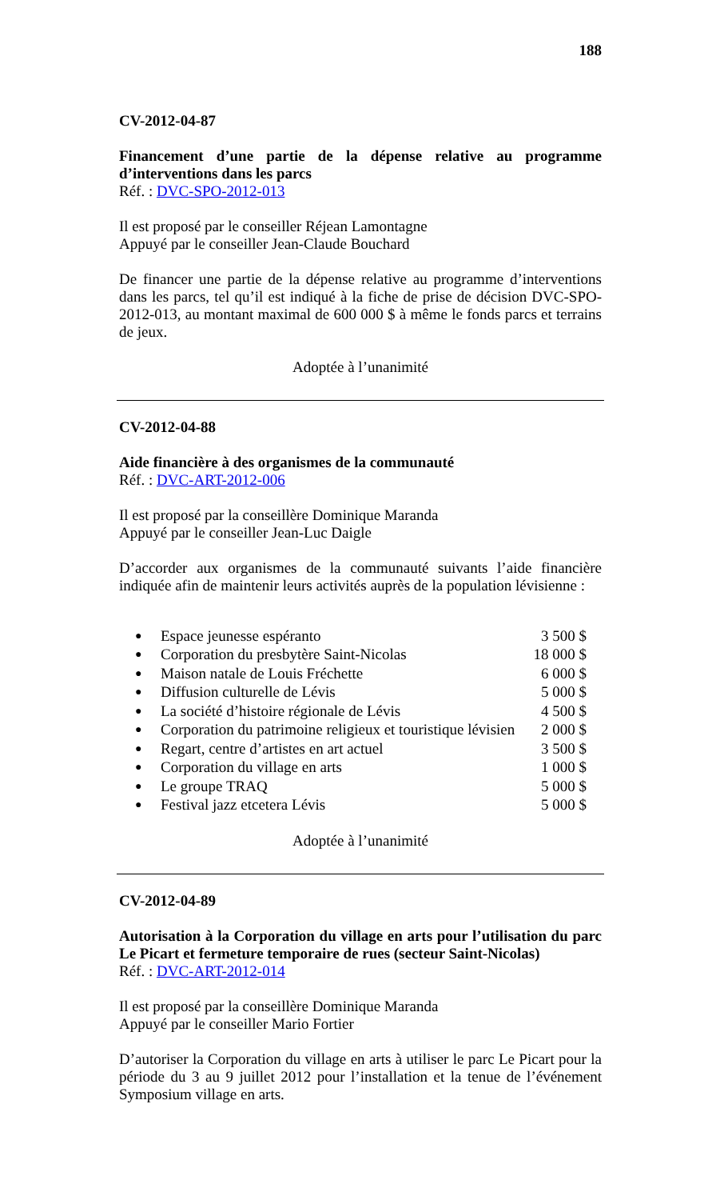188
CV-2012-04-87
Financement d’une partie de la dépense relative au programme d’interventions dans les parcs
Réf. : DVC-SPO-2012-013
Il est proposé par le conseiller Réjean Lamontagne
Appuyé par le conseiller Jean-Claude Bouchard
De financer une partie de la dépense relative au programme d’interventions dans les parcs, tel qu’il est indiqué à la fiche de prise de décision DVC-SPO-2012-013, au montant maximal de 600 000 $ à même le fonds parcs et terrains de jeux.
Adoptée à l’unanimité
CV-2012-04-88
Aide financière à des organismes de la communauté
Réf. : DVC-ART-2012-006
Il est proposé par la conseillère Dominique Maranda
Appuyé par le conseiller Jean-Luc Daigle
D’accorder aux organismes de la communauté suivants l’aide financière indiquée afin de maintenir leurs activités auprès de la population lévisienne :
| ● | Espace jeunesse espéranto | 3 500 $ |
| ● | Corporation du presbytère Saint-Nicolas | 18 000 $ |
| ● | Maison natale de Louis Fréchette | 6 000 $ |
| ● | Diffusion culturelle de Lévis | 5 000 $ |
| ● | La société d’histoire régionale de Lévis | 4 500 $ |
| ● | Corporation du patrimoine religieux et touristique lévisien | 2 000 $ |
| ● | Regart, centre d’artistes en art actuel | 3 500 $ |
| ● | Corporation du village en arts | 1 000 $ |
| ● | Le groupe TRAQ | 5 000 $ |
| ● | Festival jazz etcetera Lévis | 5 000 $ |
Adoptée à l’unanimité
CV-2012-04-89
Autorisation à la Corporation du village en arts pour l’utilisation du parc Le Picart et fermeture temporaire de rues (secteur Saint-Nicolas)
Réf. : DVC-ART-2012-014
Il est proposé par la conseillère Dominique Maranda
Appuyé par le conseiller Mario Fortier
D’autoriser la Corporation du village en arts à utiliser le parc Le Picart pour la période du 3 au 9 juillet 2012 pour l’installation et la tenue de l’événement Symposium village en arts.